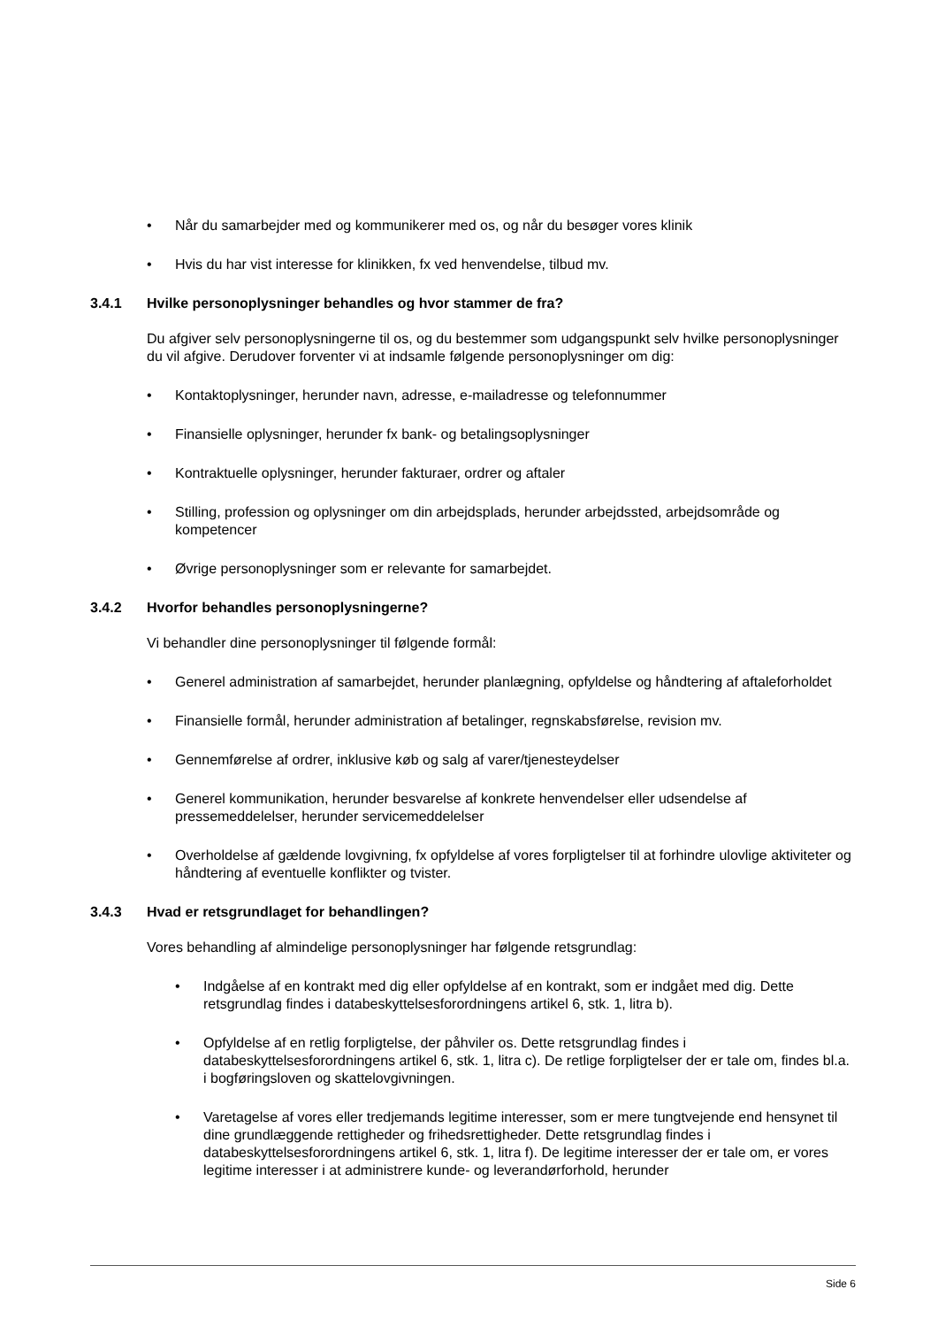• Når du samarbejder med og kommunikerer med os, og når du besøger vores klinik
• Hvis du har vist interesse for klinikken, fx ved henvendelse, tilbud mv.
3.4.1 Hvilke personoplysninger behandles og hvor stammer de fra?
Du afgiver selv personoplysningerne til os, og du bestemmer som udgangspunkt selv hvilke personoplysninger du vil afgive. Derudover forventer vi at indsamle følgende personoplysninger om dig:
• Kontaktoplysninger, herunder navn, adresse, e-mailadresse og telefonnummer
• Finansielle oplysninger, herunder fx bank- og betalingsoplysninger
• Kontraktuelle oplysninger, herunder fakturaer, ordrer og aftaler
• Stilling, profession og oplysninger om din arbejdsplads, herunder arbejdssted, arbejdsområde og kompetencer
• Øvrige personoplysninger som er relevante for samarbejdet.
3.4.2 Hvorfor behandles personoplysningerne?
Vi behandler dine personoplysninger til følgende formål:
• Generel administration af samarbejdet, herunder planlægning, opfyldelse og håndtering af aftaleforholdet
• Finansielle formål, herunder administration af betalinger, regnskabsførelse, revision mv.
• Gennemførelse af ordrer, inklusive køb og salg af varer/tjenesteydelser
• Generel kommunikation, herunder besvarelse af konkrete henvendelser eller udsendelse af pressemeddelelser, herunder servicemeddelelser
• Overholdelse af gældende lovgivning, fx opfyldelse af vores forpligtelser til at forhindre ulovlige aktiviteter og håndtering af eventuelle konflikter og tvister.
3.4.3 Hvad er retsgrundlaget for behandlingen?
Vores behandling af almindelige personoplysninger har følgende retsgrundlag:
• Indgåelse af en kontrakt med dig eller opfyldelse af en kontrakt, som er indgået med dig. Dette retsgrundlag findes i databeskyttelsesforordningens artikel 6, stk. 1, litra b).
• Opfyldelse af en retlig forpligtelse, der påhviler os. Dette retsgrundlag findes i databeskyttelsesforordningens artikel 6, stk. 1, litra c). De retlige forpligtelser der er tale om, findes bl.a. i bogføringsloven og skattelovgivningen.
• Varetagelse af vores eller tredjemands legitime interesser, som er mere tungtvejende end hensynet til dine grundlæggende rettigheder og frihedsrettigheder. Dette retsgrundlag findes i databeskyttelsesforordningens artikel 6, stk. 1, litra f). De legitime interesser der er tale om, er vores legitime interesser i at administrere kunde- og leverandørforhold, herunder
Side 6